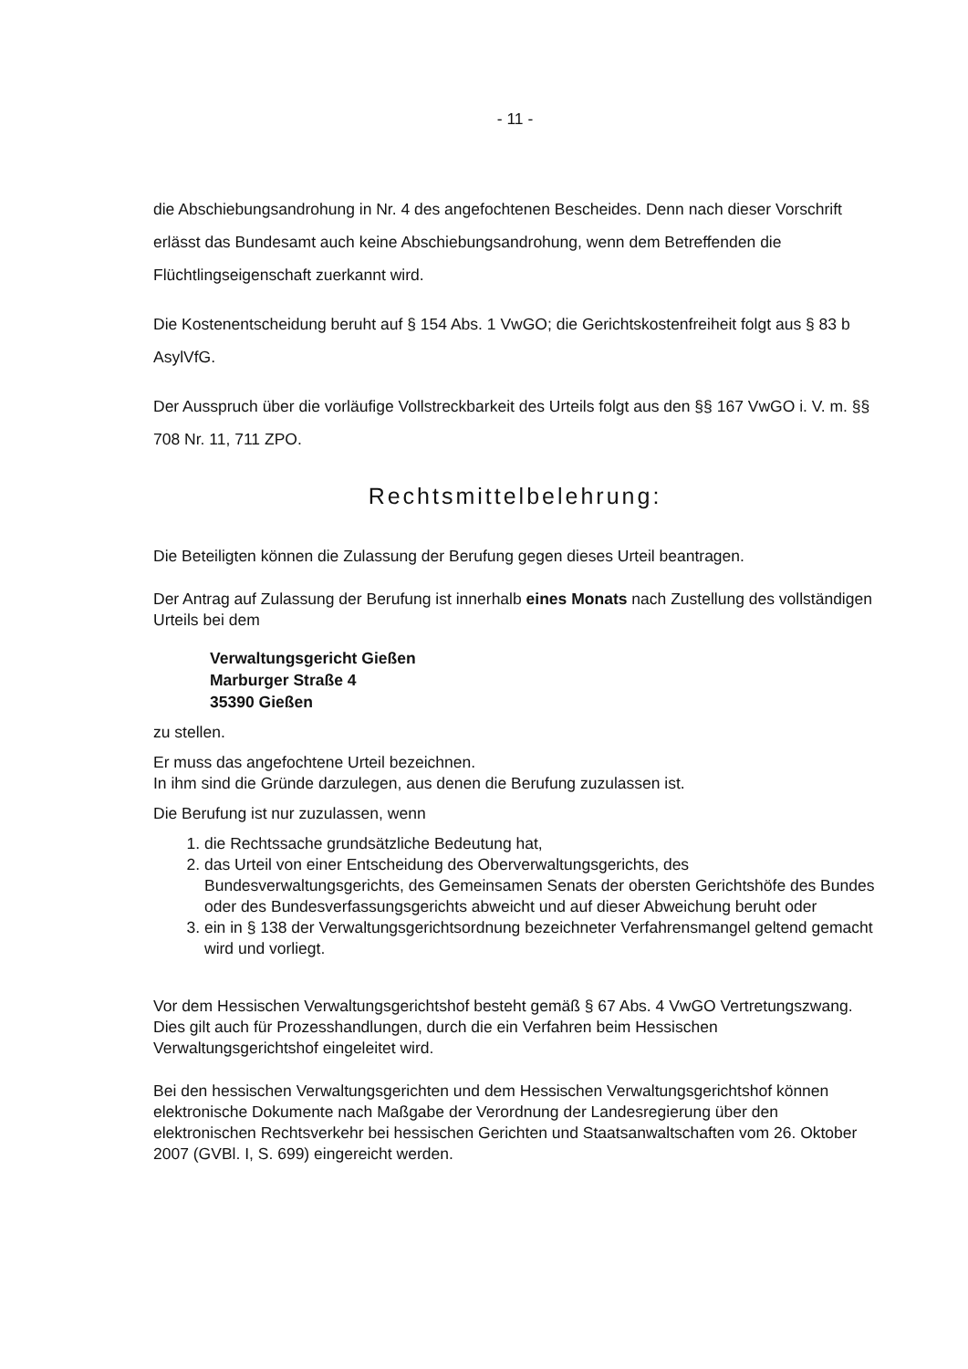- 11 -
die Abschiebungsandrohung in Nr. 4 des angefochtenen Bescheides. Denn nach dieser Vorschrift erlässt das Bundesamt auch keine Abschiebungsandrohung, wenn dem Betreffenden die Flüchtlingseigenschaft zuerkannt wird.
Die Kostenentscheidung beruht auf § 154 Abs. 1 VwGO; die Gerichtskostenfreiheit folgt aus § 83 b AsylVfG.
Der Ausspruch über die vorläufige Vollstreckbarkeit des Urteils folgt aus den §§ 167 VwGO i. V. m. §§ 708 Nr. 11, 711 ZPO.
Rechtsmittelbelehrung:
Die Beteiligten können die Zulassung der Berufung gegen dieses Urteil beantragen.
Der Antrag auf Zulassung der Berufung ist innerhalb eines Monats nach Zustellung des vollständigen Urteils bei dem
Verwaltungsgericht Gießen
Marburger Straße 4
35390 Gießen
zu stellen.
Er muss das angefochtene Urteil bezeichnen.
In ihm sind die Gründe darzulegen, aus denen die Berufung zuzulassen ist.
Die Berufung ist nur zuzulassen, wenn
1. die Rechtssache grundsätzliche Bedeutung hat,
2. das Urteil von einer Entscheidung des Oberverwaltungsgerichts, des Bundesverwaltungsgerichts, des Gemeinsamen Senats der obersten Gerichtshöfe des Bundes oder des Bundesverfassungsgerichts abweicht und auf dieser Abweichung beruht oder
3. ein in § 138 der Verwaltungsgerichtsordnung bezeichneter Verfahrensmangel geltend gemacht wird und vorliegt.
Vor dem Hessischen Verwaltungsgerichtshof besteht gemäß § 67 Abs. 4 VwGO Vertretungszwang. Dies gilt auch für Prozesshandlungen, durch die ein Verfahren beim Hessischen Verwaltungsgerichtshof eingeleitet wird.
Bei den hessischen Verwaltungsgerichten und dem Hessischen Verwaltungsgerichtshof können elektronische Dokumente nach Maßgabe der Verordnung der Landesregierung über den elektronischen Rechtsverkehr bei hessischen Gerichten und Staatsanwaltschaften vom 26. Oktober 2007 (GVBl. I, S. 699) eingereicht werden.